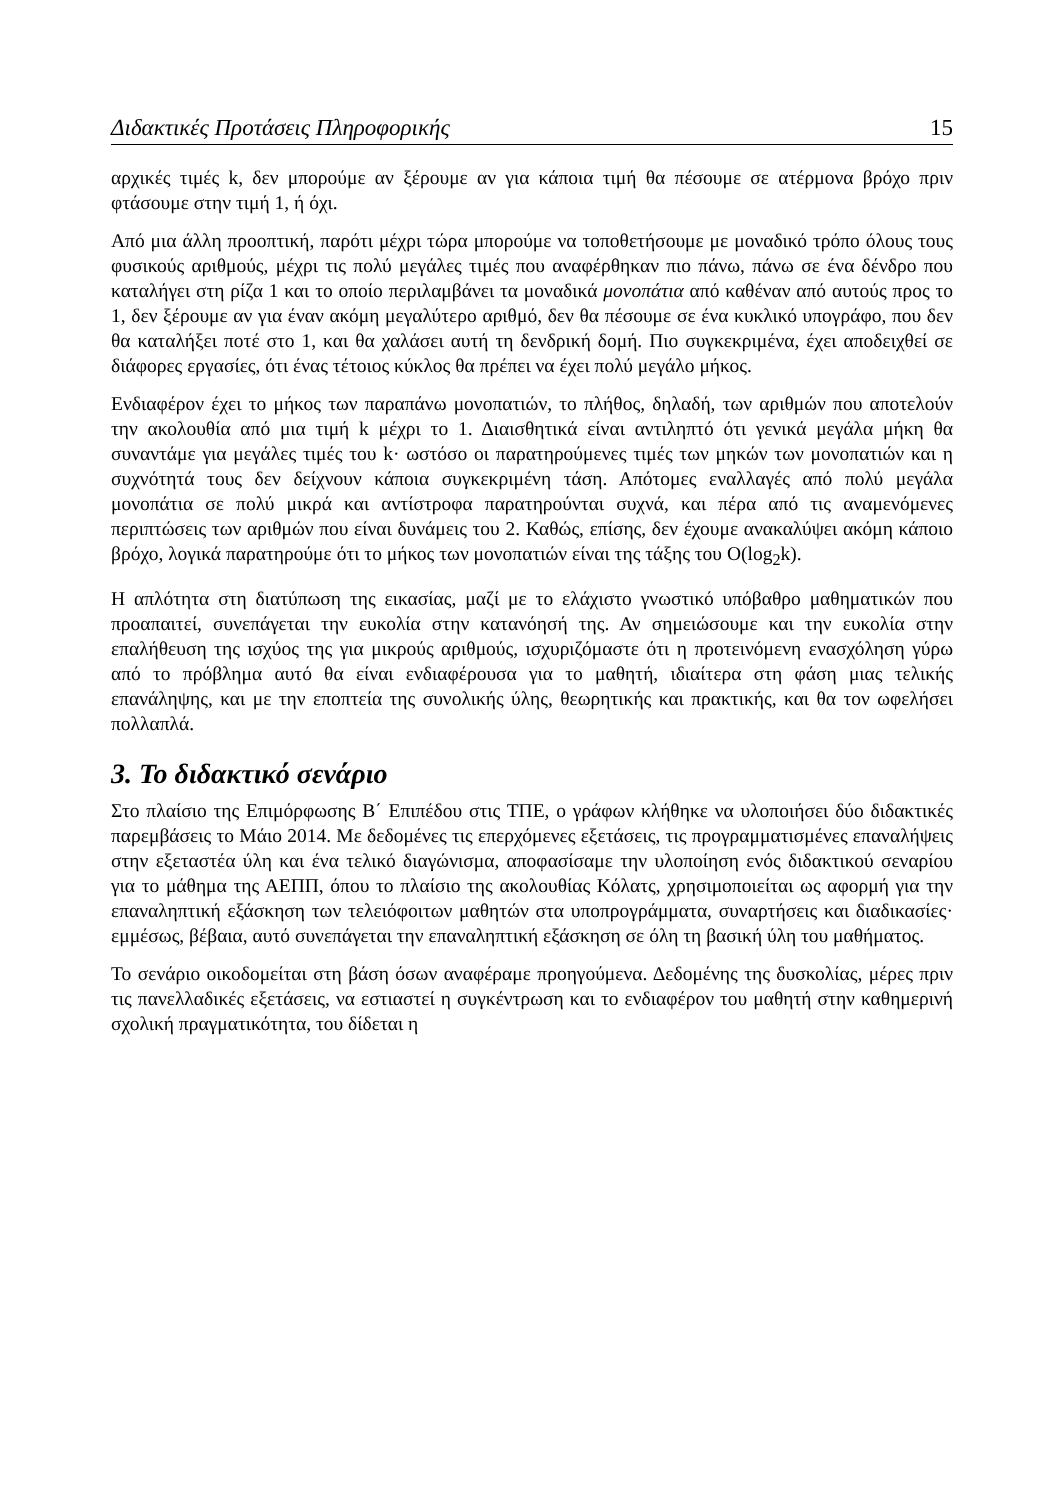Διδακτικές Προτάσεις Πληροφορικής 15
αρχικές τιμές k, δεν μπορούμε αν ξέρουμε αν για κάποια τιμή θα πέσουμε σε ατέρμονα βρόχο πριν φτάσουμε στην τιμή 1, ή όχι.
Από μια άλλη προοπτική, παρότι μέχρι τώρα μπορούμε να τοποθετήσουμε με μοναδικό τρόπο όλους τους φυσικούς αριθμούς, μέχρι τις πολύ μεγάλες τιμές που αναφέρθηκαν πιο πάνω, πάνω σε ένα δένδρο που καταλήγει στη ρίζα 1 και το οποίο περιλαμβάνει τα μοναδικά μονοπάτια από καθέναν από αυτούς προς το 1, δεν ξέρουμε αν για έναν ακόμη μεγαλύτερο αριθμό, δεν θα πέσουμε σε ένα κυκλικό υπογράφο, που δεν θα καταλήξει ποτέ στο 1, και θα χαλάσει αυτή τη δενδρική δομή. Πιο συγκεκριμένα, έχει αποδειχθεί σε διάφορες εργασίες, ότι ένας τέτοιος κύκλος θα πρέπει να έχει πολύ μεγάλο μήκος.
Ενδιαφέρον έχει το μήκος των παραπάνω μονοπατιών, το πλήθος, δηλαδή, των αριθμών που αποτελούν την ακολουθία από μια τιμή k μέχρι το 1. Διαισθητικά είναι αντιληπτό ότι γενικά μεγάλα μήκη θα συναντάμε για μεγάλες τιμές του k· ωστόσο οι παρατηρούμενες τιμές των μηκών των μονοπατιών και η συχνότητά τους δεν δείχνουν κάποια συγκεκριμένη τάση. Απότομες εναλλαγές από πολύ μεγάλα μονοπάτια σε πολύ μικρά και αντίστροφα παρατηρούνται συχνά, και πέρα από τις αναμενόμενες περιπτώσεις των αριθμών που είναι δυνάμεις του 2. Καθώς, επίσης, δεν έχουμε ανακαλύψει ακόμη κάποιο βρόχο, λογικά παρατηρούμε ότι το μήκος των μονοπατιών είναι της τάξης του O(log<sub>2</sub>k).
Η απλότητα στη διατύπωση της εικασίας, μαζί με το ελάχιστο γνωστικό υπόβαθρο μαθηματικών που προαπαιτεί, συνεπάγεται την ευκολία στην κατανόησή της. Αν σημειώσουμε και την ευκολία στην επαλήθευση της ισχύος της για μικρούς αριθμούς, ισχυριζόμαστε ότι η προτεινόμενη ενασχόληση γύρω από το πρόβλημα αυτό θα είναι ενδιαφέρουσα για το μαθητή, ιδιαίτερα στη φάση μιας τελικής επανάληψης, και με την εποπτεία της συνολικής ύλης, θεωρητικής και πρακτικής, και θα τον ωφελήσει πολλαπλά.
3. Το διδακτικό σενάριο
Στο πλαίσιο της Επιμόρφωσης Β΄ Επιπέδου στις ΤΠΕ, ο γράφων κλήθηκε να υλοποιήσει δύο διδακτικές παρεμβάσεις το Μάιο 2014. Με δεδομένες τις επερχόμενες εξετάσεις, τις προγραμματισμένες επαναλήψεις στην εξεταστέα ύλη και ένα τελικό διαγώνισμα, αποφασίσαμε την υλοποίηση ενός διδακτικού σεναρίου για το μάθημα της ΑΕΠΠ, όπου το πλαίσιο της ακολουθίας Κόλατς, χρησιμοποιείται ως αφορμή για την επαναληπτική εξάσκηση των τελειόφοιτων μαθητών στα υποπρογράμματα, συναρτήσεις και διαδικασίες· εμμέσως, βέβαια, αυτό συνεπάγεται την επαναληπτική εξάσκηση σε όλη τη βασική ύλη του μαθήματος.
Το σενάριο οικοδομείται στη βάση όσων αναφέραμε προηγούμενα. Δεδομένης της δυσκολίας, μέρες πριν τις πανελλαδικές εξετάσεις, να εστιαστεί η συγκέντρωση και το ενδιαφέρον του μαθητή στην καθημερινή σχολική πραγματικότητα, του δίδεται η